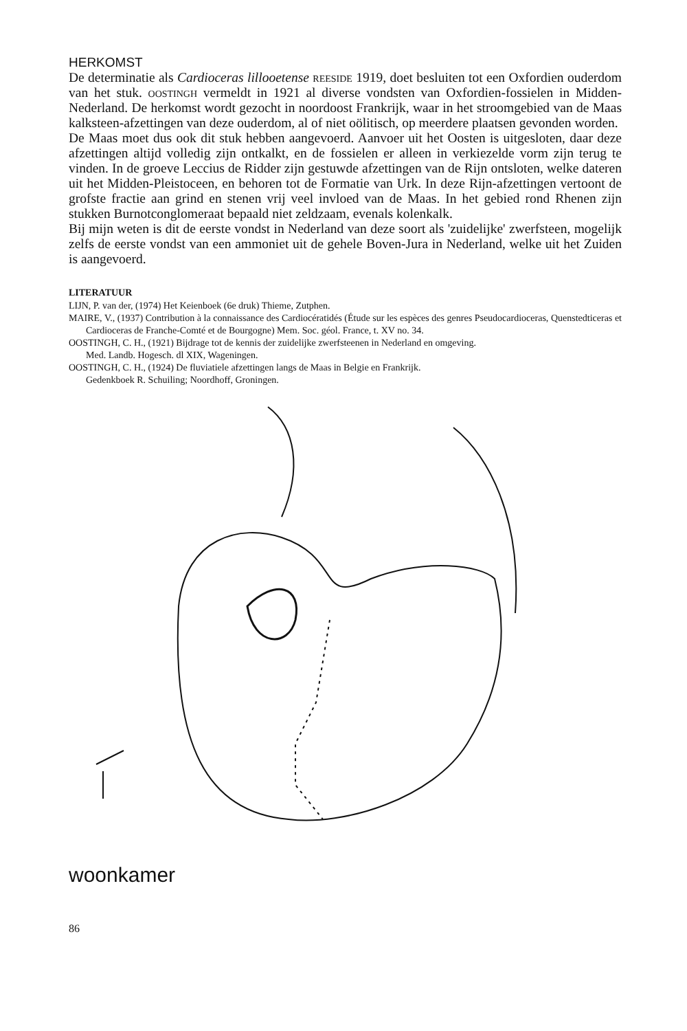HERKOMST
De determinatie als Cardioceras lillooetense reeside 1919, doet besluiten tot een Oxfordien ouderdom van het stuk. oostingh vermeldt in 1921 al diverse vondsten van Oxfordien-fossielen in Midden-Nederland. De herkomst wordt gezocht in noordoost Frankrijk, waar in het stroomgebied van de Maas kalksteen-afzettingen van deze ouderdom, al of niet oölitisch, op meerdere plaatsen gevonden worden.
De Maas moet dus ook dit stuk hebben aangevoerd. Aanvoer uit het Oosten is uitgesloten, daar deze afzettingen altijd volledig zijn ontkalkt, en de fossielen er alleen in verkiezelde vorm zijn terug te vinden. In de groeve Leccius de Ridder zijn gestuwde afzettingen van de Rijn ontsloten, welke dateren uit het Midden-Pleistoceen, en behoren tot de Formatie van Urk. In deze Rijn-afzettingen vertoont de grofste fractie aan grind en stenen vrij veel invloed van de Maas. In het gebied rond Rhenen zijn stukken Burnotconglomeraat bepaald niet zeldzaam, evenals kolenkalk.
Bij mijn weten is dit de eerste vondst in Nederland van deze soort als 'zuidelijke' zwerfsteen, mogelijk zelfs de eerste vondst van een ammoniet uit de gehele Boven-Jura in Nederland, welke uit het Zuiden is aangevoerd.
LITERATUUR
LIJN, P. van der, (1974) Het Keienboek (6e druk) Thieme, Zutphen.
MAIRE, V., (1937) Contribution à la connaissance des Cardiocératidés (Étude sur les espèces des genres Pseudocardioceras, Quenstedticeras et Cardioceras de Franche-Comté et de Bourgogne) Mem. Soc. géol. France, t. XV no. 34.
OOSTINGH, C. H., (1921) Bijdrage tot de kennis der zuidelijke zwerfsteenen in Nederland en omgeving.
Med. Landb. Hogesch. dl XIX, Wageningen.
OOSTINGH, C. H., (1924) De fluviatiele afzettingen langs de Maas in Belgie en Frankrijk.
Gedenkboek R. Schuiling; Noordhoff, Groningen.
woonkamer
86